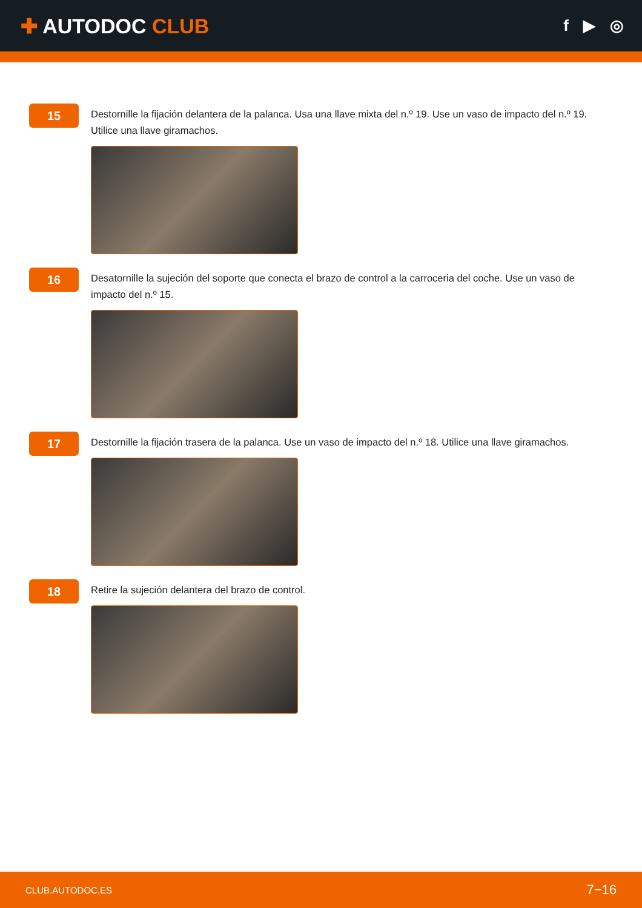✚ AUTODOC CLUB
f ▶ ◎
15
Destornille la fijación delantera de la palanca. Usa una llave mixta del n.º 19. Use un vaso de impacto del n.º 19. Utilice una llave giramachos.
16
Desatornille la sujeción del soporte que conecta el brazo de control a la carroceria del coche. Use un vaso de impacto del n.º 15.
17
Destornille la fijación trasera de la palanca. Use un vaso de impacto del n.º 18. Utilice una llave giramachos.
18
Retire la sujeción delantera del brazo de control.
CLUB.AUTODOC.ES 7−16